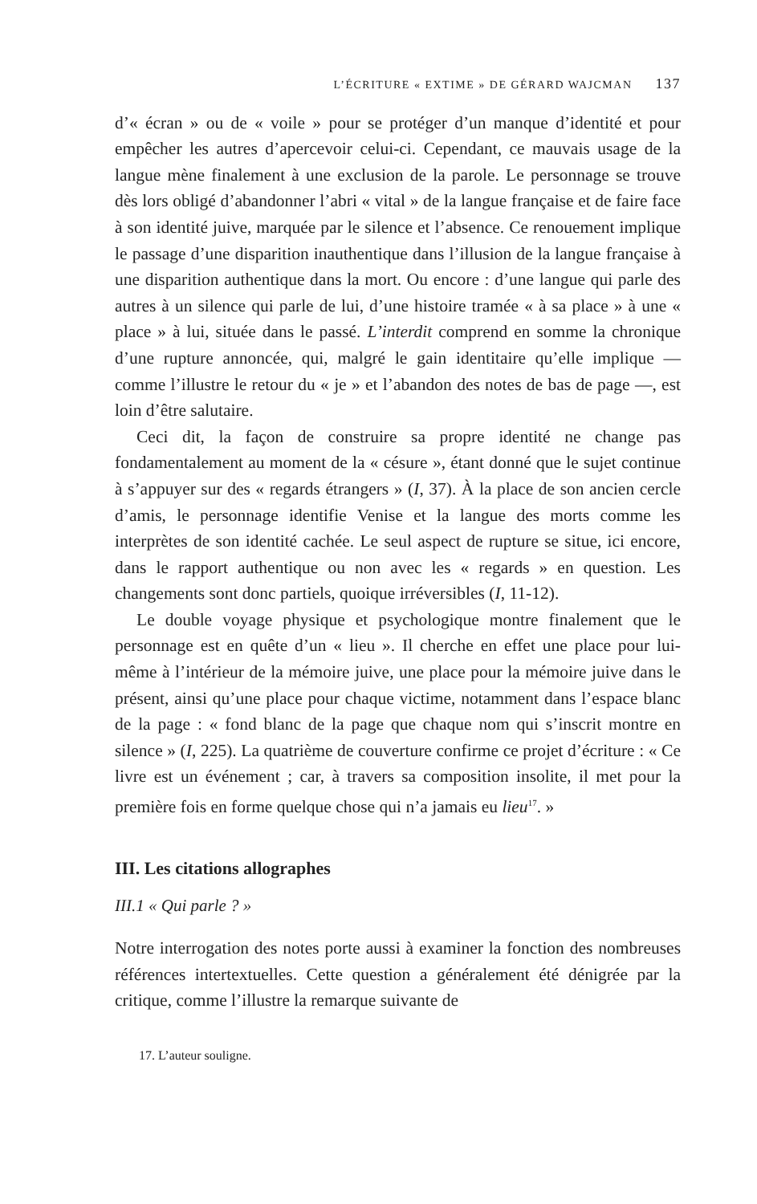L’ÉCRITURE « EXTIME » DE GÉRARD WAJCMAN 137
d’« écran » ou de « voile » pour se protéger d’un manque d’identité et pour empêcher les autres d’apercevoir celui-ci. Cependant, ce mauvais usage de la langue mène finalement à une exclusion de la parole. Le personnage se trouve dès lors obligé d’abandonner l’abri « vital » de la langue française et de faire face à son identité juive, marquée par le silence et l’absence. Ce renouement implique le passage d’une disparition inauthentique dans l’illusion de la langue française à une disparition authentique dans la mort. Ou encore : d’une langue qui parle des autres à un silence qui parle de lui, d’une histoire tramée « à sa place » à une « place » à lui, située dans le passé. L’interdit comprend en somme la chronique d’une rupture annoncée, qui, malgré le gain identitaire qu’elle implique — comme l’illustre le retour du « je » et l’abandon des notes de bas de page —, est loin d’être salutaire.
Ceci dit, la façon de construire sa propre identité ne change pas fondamentalement au moment de la « césure », étant donné que le sujet continue à s’appuyer sur des « regards étrangers » (I, 37). À la place de son ancien cercle d’amis, le personnage identifie Venise et la langue des morts comme les interprètes de son identité cachée. Le seul aspect de rupture se situe, ici encore, dans le rapport authentique ou non avec les « regards » en question. Les changements sont donc partiels, quoique irréversibles (I, 11-12).
Le double voyage physique et psychologique montre finalement que le personnage est en quête d’un « lieu ». Il cherche en effet une place pour lui-même à l’intérieur de la mémoire juive, une place pour la mémoire juive dans le présent, ainsi qu’une place pour chaque victime, notamment dans l’espace blanc de la page : « fond blanc de la page que chaque nom qui s’inscrit montre en silence » (I, 225). La quatrième de couverture confirme ce projet d’écriture : « Ce livre est un événement ; car, à travers sa composition insolite, il met pour la première fois en forme quelque chose qui n’a jamais eu lieu<sup>17</sup>. »
III. Les citations allographes
III.1 « Qui parle ? »
Notre interrogation des notes porte aussi à examiner la fonction des nombreuses références intertextuelles. Cette question a généralement été dénigrée par la critique, comme l’illustre la remarque suivante de
17. L’auteur souligne.